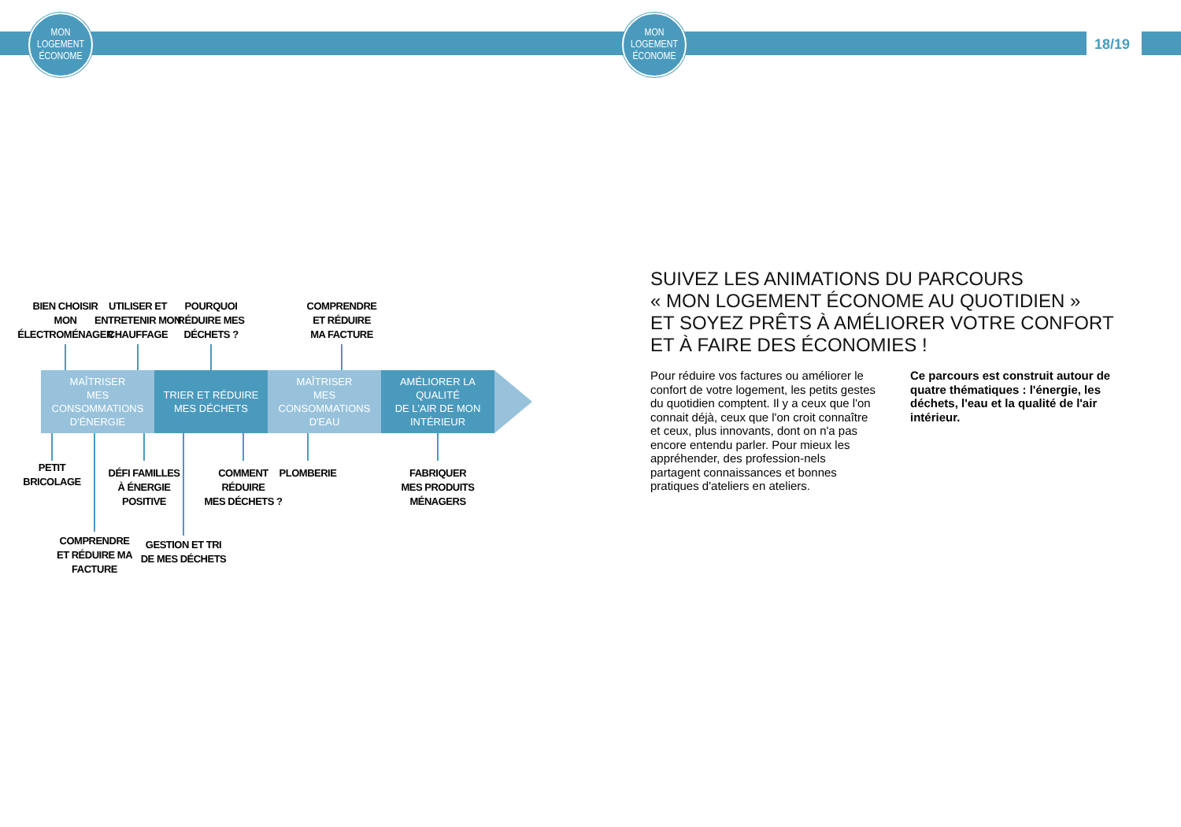MON
LOGEMENT
ÉCONOME
MON
LOGEMENT
ÉCONOME
18/19
BIEN CHOISIR
MON
ÉLECTROMÉNAGER
UTILISER ET
ENTRETENIR MON
CHAUFFAGE
POURQUOI
RÉDUIRE MES
DÉCHETS ?
COMPRENDRE
ET RÉDUIRE
MA FACTURE
MAÎTRISER
MES CONSOMMATIONS
D'ÉNERGIE
TRIER ET RÉDUIRE
MES DÉCHETS
MAÎTRISER
MES CONSOMMATIONS
D'EAU
AMÉLIORER LA QUALITÉ
DE L'AIR DE MON INTÉRIEUR
PETIT
BRICOLAGE
DÉFI FAMILLES
À ÉNERGIE
POSITIVE
COMMENT
RÉDUIRE
MES DÉCHETS ?
PLOMBERIE
FABRIQUER
MES PRODUITS
MÉNAGERS
COMPRENDRE
ET RÉDUIRE MA
FACTURE
GESTION ET TRI
DE MES DÉCHETS
SUIVEZ LES ANIMATIONS DU PARCOURS
« MON LOGEMENT ÉCONOME AU QUOTIDIEN »
ET SOYEZ PRÊTS À AMÉLIORER VOTRE CONFORT
ET À FAIRE DES ÉCONOMIES !
Pour réduire vos factures ou améliorer le confort de votre logement, les petits gestes du quotidien comptent. Il y a ceux que l'on connait déjà, ceux que l'on croit connaître et ceux, plus innovants, dont on n'a pas encore entendu parler. Pour mieux les appréhender, des profession-nels partagent connaissances et bonnes pratiques d'ateliers en ateliers.
Ce parcours est construit autour de quatre thématiques : l'énergie, les déchets, l'eau et la qualité de l'air intérieur.